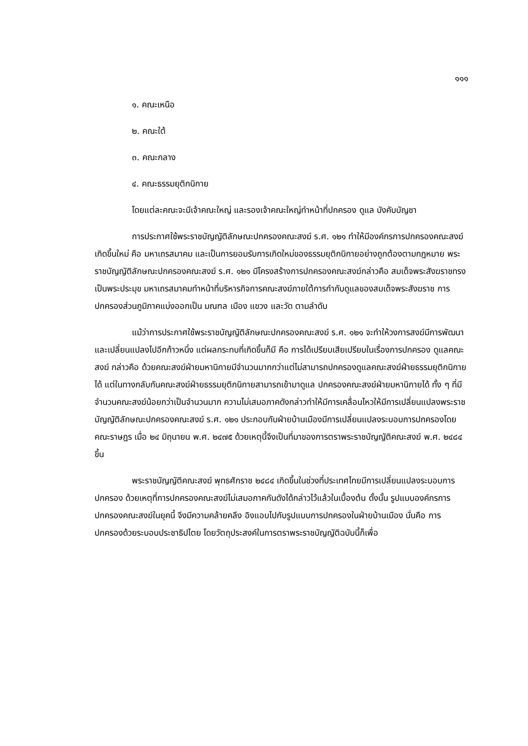๑๑๑
๑. คณะเหนือ
๒. คณะใต้
๓. คณะกลาง
๔. คณะธรรมยุติกนิกาย
โดยแต่ละคณะจะมีเจ้าคณะใหญ่ และรองเจ้าคณะใหญ่ทำหน้าที่ปกครอง ดูแล บังคับบัญชา
การประกาศใช้พระราชบัญญัติลักษณะปกครองคณะสงฆ์ ร.ศ. ๑๒๑ ทำให้มีองค์กรการปกครองคณะสงฆ์เกิดขึ้นใหม่ คือ มหาเถรสมาคม และเป็นการยอมรับการเกิดใหม่ของธรรมยุติกนิกายอย่างถูกต้องตามกฎหมาย พระราชบัญญัติลักษณะปกครองคณะสงฆ์ ร.ศ. ๑๒๑ มีโครงสร้างการปกครองคณะสงฆ์กล่าวคือ สมเด็จพระสังฆราชทรงเป็นพระประมุข มหาเถรสมาคมทำหน้าที่บริหารกิจการคณะสงฆ์ภายใต้การกำกับดูแลของสมเด็จพระสังฆราช การปกครองส่วนภูมิภาคแบ่งออกเป็น มณฑล เมือง แขวง และวัด ตามลำดับ
แม้ว่าการประกาศใช้พระราชบัญญัติลักษณะปกครองคณะสงฆ์ ร.ศ. ๑๒๑ จะทำให้วงการสงฆ์มีการพัฒนาและเปลี่ยนแปลงไปอีกก้าวหนึ่ง แต่ผลกระทบที่เกิดขึ้นก็มี คือ การได้เปรียบเสียเปรียบในเรื่องการปกครอง ดูแลคณะสงฆ์ กล่าวคือ ด้วยคณะสงฆ์ฝ่ายมหานิกายมีจำนวนมากกว่าแต่ไม่สามารถปกครองดูแลคณะสงฆ์ฝ่ายธรรมยุติกนิกายได้ แต่ในทางกลับกันคณะสงฆ์ฝ่ายธรรมยุติกนิกายสามารถเข้ามาดูแล ปกครองคณะสงฆ์ฝ่ายมหานิกายได้ ทั้ง ๆ ที่มีจำนวนคณะสงฆ์น้อยกว่าเป็นจำนวนมาก ความไม่เสมอภาคดังกล่าวทำให้มีการเคลื่อนไหวให้มีการเปลี่ยนแปลงพระราชบัญญัติลักษณะปกครองคณะสงฆ์ ร.ศ. ๑๒๑ ประกอบกับฝ่ายบ้านเมืองมีการเปลี่ยนแปลงระบอบการปกครองโดยคณะราษฎร เมื่อ ๒๔ มิถุนายน พ.ศ. ๒๔๗๕ ด้วยเหตุนี้จึงเป็นที่มาของการตราพระราชบัญญัติคณะสงฆ์ พ.ศ. ๒๔๘๔ ขึ้น
พระราชบัญญัติคณะสงฆ์ พุทธศักราช ๒๔๘๔ เกิดขึ้นในช่วงที่ประเทศไทยมีการเปลี่ยนแปลงระบอบการปกครอง ด้วยเหตุที่การปกครองคณะสงฆ์ไม่เสมอภาคกันดังได้กล่าวไว้แล้วในเบื้องต้น ดั้งนั้น รูปแบบองค์กรการปกครองคณะสงฆ์ในยุคนี้ จึงมีความคล้ายคลึง อิงแอบไปกับรูปแบบการปกครองในฝ่ายบ้านเมือง นั่นคือ การปกครองด้วยระบอบประชาธิปไตย โดยวัตถุประสงค์ในการตราพระราชบัญญัติฉบับนี้ก็เพื่อ